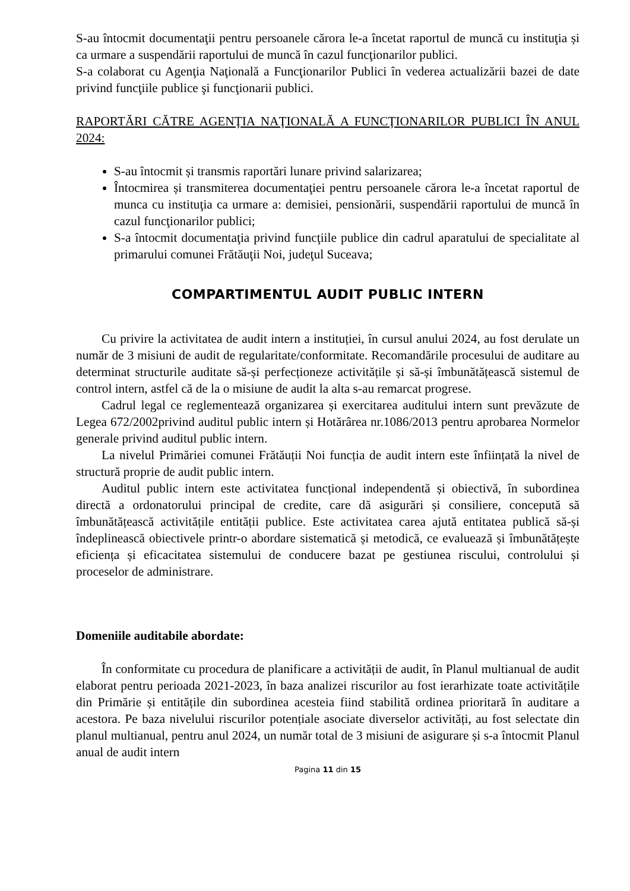S-au întocmit documentaţii pentru persoanele cărora le-a încetat raportul de muncă cu instituţia și ca urmare a suspendării raportului de muncă în cazul funcţionarilor publici.
S-a colaborat cu Agenţia Naţională a Funcţionarilor Publici în vederea actualizării bazei de date privind funcţiile publice şi funcţionarii publici.
RAPORTĂRI CĂTRE AGENŢIA NAŢIONALĂ A FUNCŢIONARILOR PUBLICI ÎN ANUL 2024:
S-au întocmit și transmis raportări lunare privind salarizarea;
Întocmirea și transmiterea documentaţiei pentru persoanele cărora le-a încetat raportul de munca cu instituţia ca urmare a: demisiei, pensionării, suspendării raportului de muncă în cazul funcţionarilor publici;
S-a întocmit documentaţia privind funcţiile publice din cadrul aparatului de specialitate al primarului comunei Frătăuţii Noi, judeţul Suceava;
COMPARTIMENTUL AUDIT PUBLIC INTERN
Cu privire la activitatea de audit intern a instituției, în cursul anului 2024, au fost derulate un număr de 3 misiuni de audit de regularitate/conformitate. Recomandările procesului de auditare au determinat structurile auditate să-și perfecționeze activitățile și să-și îmbunătățească sistemul de control intern, astfel că de la o misiune de audit la alta s-au remarcat progrese.
Cadrul legal ce reglementează organizarea și exercitarea auditului intern sunt prevăzute de Legea 672/2002privind auditul public intern și Hotărârea nr.1086/2013 pentru aprobarea Normelor generale privind auditul public intern.
La nivelul Primăriei comunei Frătăuții Noi funcția de audit intern este înființată la nivel de structură proprie de audit public intern.
Auditul public intern este activitatea funcțional independentă și obiectivă, în subordinea directă a ordonatorului principal de credite, care dă asigurări și consiliere, concepută să îmbunătățească activitățile entității publice. Este activitatea carea ajută entitatea publică să-și îndeplinească obiectivele printr-o abordare sistematică și metodică, ce evaluează și îmbunătățește eficiența și eficacitatea sistemului de conducere bazat pe gestiunea riscului, controlului și proceselor de administrare.
Domeniile auditabile abordate:
În conformitate cu procedura de planificare a activității de audit, în Planul multianual de audit elaborat pentru perioada 2021-2023, în baza analizei riscurilor au fost ierarhizate toate activitățile din Primărie și entitățile din subordinea acesteia fiind stabilită ordinea prioritară în auditare a acestora. Pe baza nivelului riscurilor potențiale asociate diverselor activități, au fost selectate din planul multianual, pentru anul 2024, un număr total de 3 misiuni de asigurare și s-a întocmit Planul anual de audit intern
Pagina 11 din 15